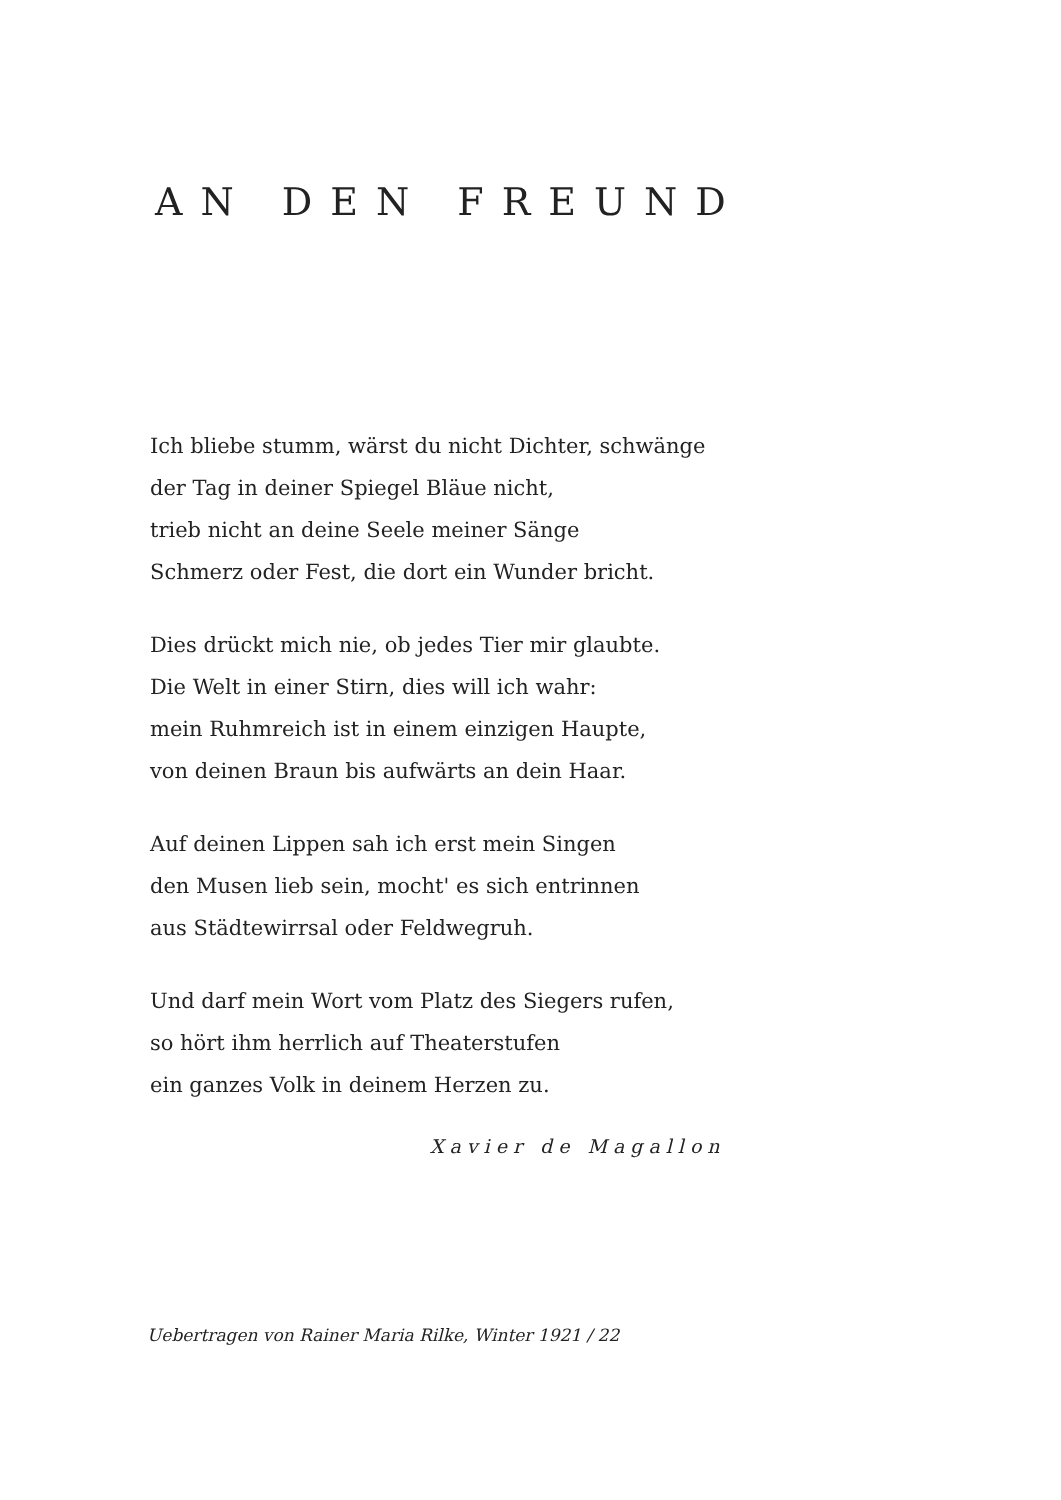AN DEN FREUND
Ich bliebe stumm, wärst du nicht Dichter, schwänge
der Tag in deiner Spiegel Bläue nicht,
trieb nicht an deine Seele meiner Sänge
Schmerz oder Fest, die dort ein Wunder bricht.
Dies drückt mich nie, ob jedes Tier mir glaubte.
Die Welt in einer Stirn, dies will ich wahr:
mein Ruhmreich ist in einem einzigen Haupte,
von deinen Braun bis aufwärts an dein Haar.
Auf deinen Lippen sah ich erst mein Singen
den Musen lieb sein, mocht' es sich entrinnen
aus Städtewirrsal oder Feldwegruh.
Und darf mein Wort vom Platz des Siegers rufen,
so hört ihm herrlich auf Theaterstufen
ein ganzes Volk in deinem Herzen zu.
Xavier de Magallon
Uebertragen von Rainer Maria Rilke, Winter 1921 / 22